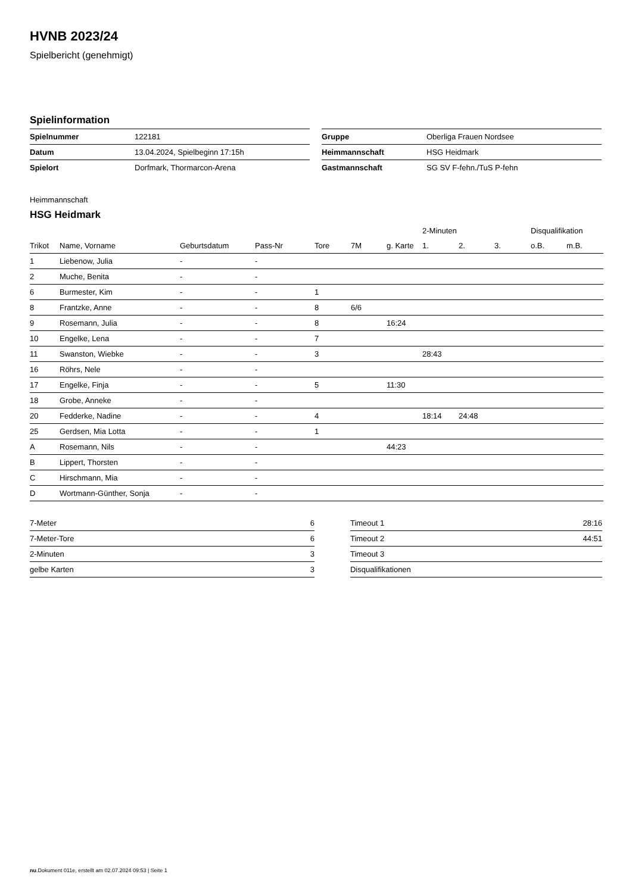HVNB 2023/24
Spielbericht (genehmigt)
Spielinformation
| Spielnummer | 122181 |
| Datum | 13.04.2024, Spielbeginn 17:15h |
| Spielort | Dorfmark, Thormarcon-Arena |
| Gruppe | Oberliga Frauen Nordsee |
| Heimmannschaft | HSG Heidmark |
| Gastmannschaft | SG SV F-fehn./TuS P-fehn |
Heimmannschaft
HSG Heidmark
| | | | | | | | 2-Minuten | | | Disqualifikation | |
| --- | --- | --- | --- | --- | --- | --- | --- | --- | --- | --- | --- |
| Trikot | Name, Vorname | Geburtsdatum | Pass-Nr | Tore | 7M | g. Karte | 1. | 2. | 3. | o.B. | m.B. |
| 1 | Liebenow, Julia | - | - | | | | | | | | |
| 2 | Muche, Benita | - | - | | | | | | | | |
| 6 | Burmester, Kim | - | - | 1 | | | | | | | |
| 8 | Frantzke, Anne | - | - | 8 | 6/6 | | | | | | |
| 9 | Rosemann, Julia | - | - | 8 | | 16:24 | | | | | |
| 10 | Engelke, Lena | - | - | 7 | | | | | | | |
| 11 | Swanston, Wiebke | - | - | 3 | | | 28:43 | | | | |
| 16 | Röhrs, Nele | - | - | | | | | | | | |
| 17 | Engelke, Finja | - | - | 5 | | 11:30 | | | | | |
| 18 | Grobe, Anneke | - | - | | | | | | | | |
| 20 | Fedderke, Nadine | - | - | 4 | | | 18:14 | 24:48 | | | |
| 25 | Gerdsen, Mia Lotta | - | - | 1 | | | | | | | |
| A | Rosemann, Nils | - | - | | | 44:23 | | | | | |
| B | Lippert, Thorsten | - | - | | | | | | | | |
| C | Hirschmann, Mia | - | - | | | | | | | | |
| D | Wortmann-Günther, Sonja | - | - | | | | | | | | |
| 7-Meter | 6 |
| 7-Meter-Tore | 6 |
| 2-Minuten | 3 |
| gelbe Karten | 3 |
| Timeout 1 | 28:16 |
| Timeout 2 | 44:51 |
| Timeout 3 | |
| Disqualifikationen | |
nu.Dokument 011e, erstellt am 02.07.2024 09:53 | Seite 1